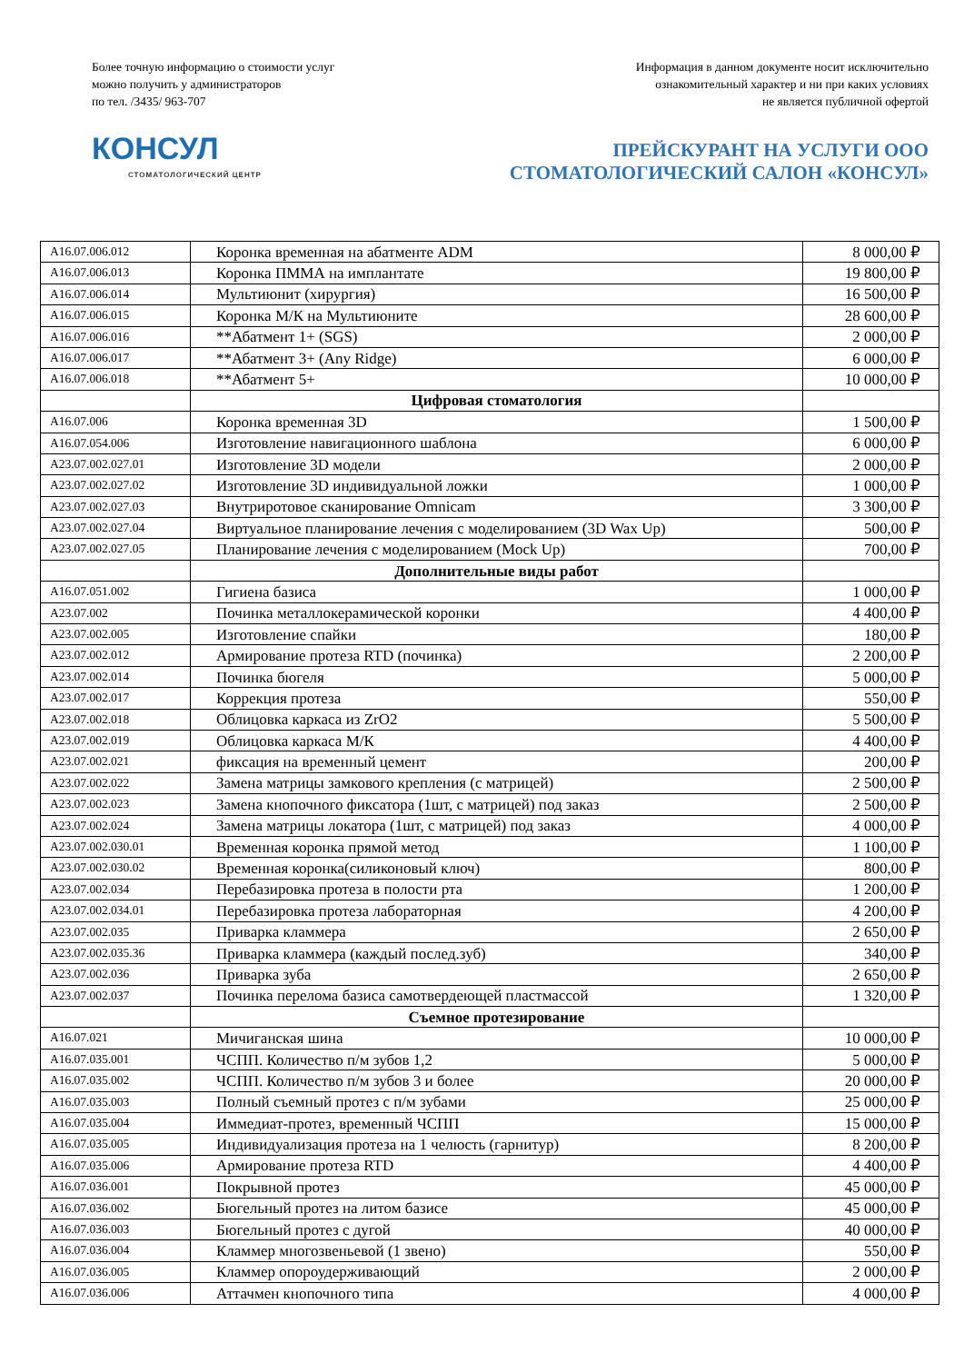Более точную информацию о стоимости услуг
можно получить у администраторов
по тел. /3435/ 963-707
Информация в данном документе носит исключительно
ознакомительный характер и ни при каких условиях
не является публичной офертой
КОНСУЛ
СТОМАТОЛОГИЧЕСКИЙ ЦЕНТР
ПРЕЙСКУРАНТ НА УСЛУГИ ООО
СТОМАТОЛОГИЧЕСКИЙ САЛОН «КОНСУЛ»
| A16.07.006.012 | Коронка временная на абатменте ADM | 8 000,00 ₽ |
| A16.07.006.013 | Коронка ПММА на имплантате | 19 800,00 ₽ |
| A16.07.006.014 | Мультиюнит (хирургия) | 16 500,00 ₽ |
| A16.07.006.015 | Коронка М/К на Мультиюните | 28 600,00 ₽ |
| A16.07.006.016 | **Абатмент 1+ (SGS) | 2 000,00 ₽ |
| A16.07.006.017 | **Абатмент 3+ (Any Ridge) | 6 000,00 ₽ |
| A16.07.006.018 | **Абатмент 5+ | 10 000,00 ₽ |
| | Цифровая стоматология | |
| A16.07.006 | Коронка временная 3D | 1 500,00 ₽ |
| A16.07.054.006 | Изготовление навигационного шаблона | 6 000,00 ₽ |
| A23.07.002.027.01 | Изготовление 3D модели | 2 000,00 ₽ |
| A23.07.002.027.02 | Изготовление 3D индивидуальной ложки | 1 000,00 ₽ |
| A23.07.002.027.03 | Внутриротовое сканирование Omnicam | 3 300,00 ₽ |
| A23.07.002.027.04 | Виртуальное планирование лечения с моделированием (3D Wax Up) | 500,00 ₽ |
| A23.07.002.027.05 | Планирование лечения с моделированием (Mock Up) | 700,00 ₽ |
| | Дополнительные виды работ | |
| A16.07.051.002 | Гигиена базиса | 1 000,00 ₽ |
| A23.07.002 | Починка металлокерамической коронки | 4 400,00 ₽ |
| A23.07.002.005 | Изготовление спайки | 180,00 ₽ |
| A23.07.002.012 | Армирование протеза RTD (починка) | 2 200,00 ₽ |
| A23.07.002.014 | Починка бюгеля | 5 000,00 ₽ |
| A23.07.002.017 | Коррекция протеза | 550,00 ₽ |
| A23.07.002.018 | Облицовка каркаса из ZrO2 | 5 500,00 ₽ |
| A23.07.002.019 | Облицовка каркаса М/К | 4 400,00 ₽ |
| A23.07.002.021 | фиксация на временный цемент | 200,00 ₽ |
| A23.07.002.022 | Замена матрицы замкового крепления (с матрицей) | 2 500,00 ₽ |
| A23.07.002.023 | Замена кнопочного фиксатора (1шт, с матрицей) под заказ | 2 500,00 ₽ |
| A23.07.002.024 | Замена матрицы локатора (1шт, с матрицей) под заказ | 4 000,00 ₽ |
| A23.07.002.030.01 | Временная коронка прямой метод | 1 100,00 ₽ |
| A23.07.002.030.02 | Временная коронка(силиконовый ключ) | 800,00 ₽ |
| A23.07.002.034 | Перебазировка протеза в полости рта | 1 200,00 ₽ |
| A23.07.002.034.01 | Перебазировка протеза лабораторная | 4 200,00 ₽ |
| A23.07.002.035 | Приварка кламмера | 2 650,00 ₽ |
| A23.07.002.035.36 | Приварка кламмера (каждый послед.зуб) | 340,00 ₽ |
| A23.07.002.036 | Приварка зуба | 2 650,00 ₽ |
| A23.07.002.037 | Починка перелома базиса самотвердеющей пластмассой | 1 320,00 ₽ |
| | Съемное протезирование | |
| A16.07.021 | Мичиганская шина | 10 000,00 ₽ |
| A16.07.035.001 | ЧСПП. Количество п/м зубов 1,2 | 5 000,00 ₽ |
| A16.07.035.002 | ЧСПП. Количество п/м зубов 3 и более | 20 000,00 ₽ |
| A16.07.035.003 | Полный съемный протез с п/м зубами | 25 000,00 ₽ |
| A16.07.035.004 | Иммедиат-протез, временный ЧСПП | 15 000,00 ₽ |
| A16.07.035.005 | Индивидуализация протеза на 1 челюсть (гарнитур) | 8 200,00 ₽ |
| A16.07.035.006 | Армирование протеза RTD | 4 400,00 ₽ |
| A16.07.036.001 | Покрывной протез | 45 000,00 ₽ |
| A16.07.036.002 | Бюгельный протез на литом базисе | 45 000,00 ₽ |
| A16.07.036.003 | Бюгельный протез с дугой | 40 000,00 ₽ |
| A16.07.036.004 | Кламмер многозвеньевой (1 звено) | 550,00 ₽ |
| A16.07.036.005 | Кламмер опороудерживающий | 2 000,00 ₽ |
| A16.07.036.006 | Аттачмен кнопочного типа | 4 000,00 ₽ |